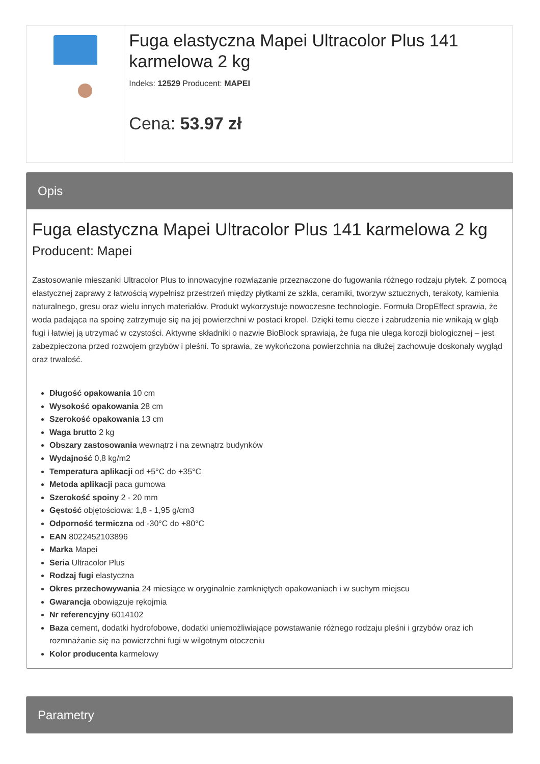Fuga elastyczna Mapei Ultracolor Plus 141 karmelowa 2 kg
Indeks: 12529 Producent: MAPEI
Cena: 53.97 zł
Opis
Fuga elastyczna Mapei Ultracolor Plus 141 karmelowa 2 kg
Producent: Mapei
Zastosowanie mieszanki Ultracolor Plus to innowacyjne rozwiązanie przeznaczone do fugowania różnego rodzaju płytek. Z pomocą elastycznej zaprawy z łatwością wypełnisz przestrzeń między płytkami ze szkła, ceramiki, tworzyw sztucznych, terakoty, kamienia naturalnego, gresu oraz wielu innych materiałów. Produkt wykorzystuje nowoczesne technologie. Formuła DropEffect sprawia, że woda padająca na spoinę zatrzymuje się na jej powierzchni w postaci kropel. Dzięki temu ciecze i zabrudzenia nie wnikają w głąb fugi i łatwiej ją utrzymać w czystości. Aktywne składniki o nazwie BioBlock sprawiają, że fuga nie ulega korozji biologicznej – jest zabezpieczona przed rozwojem grzybów i pleśni. To sprawia, ze wykończona powierzchnia na dłużej zachowuje doskonały wygląd oraz trwałość.
Długość opakowania 10 cm
Wysokość opakowania 28 cm
Szerokość opakowania 13 cm
Waga brutto 2 kg
Obszary zastosowania wewnątrz i na zewnątrz budynków
Wydajność 0,8 kg/m2
Temperatura aplikacji od +5°C do +35°C
Metoda aplikacji paca gumowa
Szerokość spoiny 2 - 20 mm
Gęstość objętościowa: 1,8 - 1,95 g/cm3
Odporność termiczna od -30°C do +80°C
EAN 8022452103896
Marka Mapei
Seria Ultracolor Plus
Rodzaj fugi elastyczna
Okres przechowywania 24 miesiące w oryginalnie zamkniętych opakowaniach i w suchym miejscu
Gwarancja obowiązuje rękojmia
Nr referencyjny 6014102
Baza cement, dodatki hydrofobowe, dodatki uniemożliwiające powstawanie różnego rodzaju pleśni i grzybów oraz ich rozmnażanie się na powierzchni fugi w wilgotnym otoczeniu
Kolor producenta karmelowy
Parametry